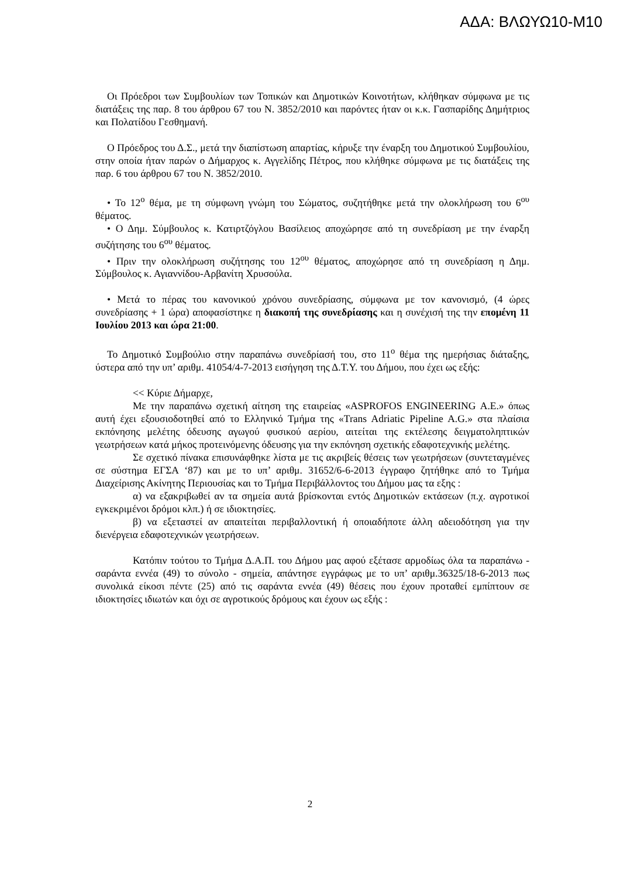ΑΔΑ: ΒΛΩΥΩ10-Μ10
Οι Πρόεδροι των Συμβουλίων των Τοπικών και Δημοτικών Κοινοτήτων, κλήθηκαν σύμφωνα με τις διατάξεις της παρ. 8 του άρθρου 67 του Ν. 3852/2010 και παρόντες ήταν οι κ.κ. Γασπαρίδης Δημήτριος και Πολατίδου Γεσθημανή.
Ο Πρόεδρος του Δ.Σ., μετά την διαπίστωση απαρτίας, κήρυξε την έναρξη του Δημοτικού Συμβουλίου, στην οποία ήταν παρών ο Δήμαρχος κ. Αγγελίδης Πέτρος, που κλήθηκε σύμφωνα με τις διατάξεις της παρ. 6 του άρθρου 67 του Ν. 3852/2010.
• Το 12<sup>ο</sup> θέμα, με τη σύμφωνη γνώμη του Σώματος, συζητήθηκε μετά την ολοκλήρωση του 6<sup>ου</sup> θέματος.
• Ο Δημ. Σύμβουλος κ. Κατιρτζόγλου Βασίλειος αποχώρησε από τη συνεδρίαση με την έναρξη συζήτησης του 6<sup>ου</sup> θέματος.
• Πριν την ολοκλήρωση συζήτησης του 12<sup>ου</sup> θέματος, αποχώρησε από τη συνεδρίαση η Δημ. Σύμβουλος κ. Αγιαννίδου-Αρβανίτη Χρυσούλα.
• Μετά το πέρας του κανονικού χρόνου συνεδρίασης, σύμφωνα με τον κανονισμό, (4 ώρες συνεδρίασης + 1 ώρα) αποφασίστηκε η διακοπή της συνεδρίασης και η συνέχισή της την επομένη 11 Ιουλίου 2013 και ώρα 21:00.
Το Δημοτικό Συμβούλιο στην παραπάνω συνεδρίασή του, στο 11<sup>ο</sup> θέμα της ημερήσιας διάταξης, ύστερα από την υπ’ αριθμ. 41054/4-7-2013 εισήγηση της Δ.Τ.Υ. του Δήμου, που έχει ως εξής:
<< Κύριε Δήμαρχε,
Με την παραπάνω σχετική αίτηση της εταιρείας «ASPROFOS ENGINEERING Α.Ε.» όπως αυτή έχει εξουσιοδοτηθεί από το Ελληνικό Τμήμα της «Trans Adriatic Pipeline A.G.» στα πλαίσια εκπόνησης μελέτης όδευσης αγωγού φυσικού αερίου, αιτείται της εκτέλεσης δειγματοληπτικών γεωτρήσεων κατά μήκος προτεινόμενης όδευσης για την εκπόνηση σχετικής εδαφοτεχνικής μελέτης.
Σε σχετικό πίνακα επισυνάφθηκε λίστα με τις ακριβείς θέσεις των γεωτρήσεων (συντεταγμένες σε σύστημα ΕΓΣΑ ‘87) και με το υπ’ αριθμ. 31652/6-6-2013 έγγραφο ζητήθηκε από το Τμήμα Διαχείρισης Ακίνητης Περιουσίας και το Τμήμα Περιβάλλοντος του Δήμου μας τα εξης :
α) να εξακριβωθεί αν τα σημεία αυτά βρίσκονται εντός Δημοτικών εκτάσεων (π.χ. αγροτικοί εγκεκριμένοι δρόμοι κλπ.) ή σε ιδιοκτησίες.
β) να εξεταστεί αν απαιτείται περιβαλλοντική ή οποιαδήποτε άλλη αδειοδότηση για την διενέργεια εδαφοτεχνικών γεωτρήσεων.
Κατόπιν τούτου το Τμήμα Δ.Α.Π. του Δήμου μας αφού εξέτασε αρμοδίως όλα τα παραπάνω - σαράντα εννέα (49) το σύνολο - σημεία, απάντησε εγγράφως με το υπ’ αριθμ.36325/18-6-2013 πως συνολικά είκοσι πέντε (25) από τις σαράντα εννέα (49) θέσεις που έχουν προταθεί εμπίπτουν σε ιδιοκτησίες ιδιωτών και όχι σε αγροτικούς δρόμους και έχουν ως εξής :
2